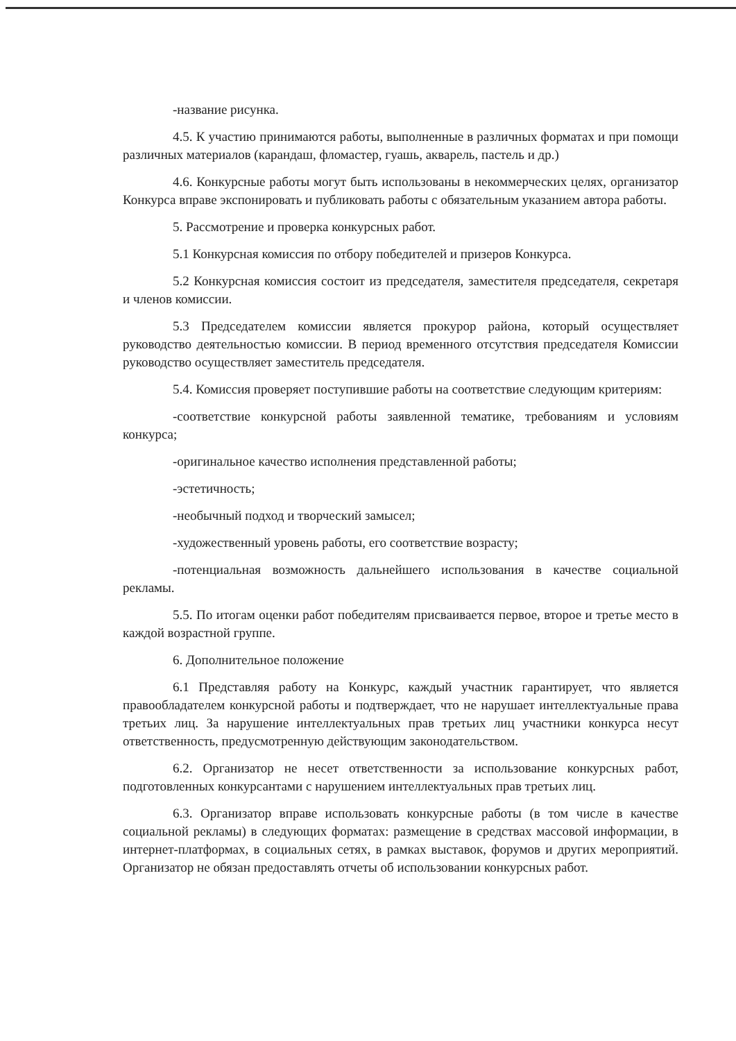-название рисунка.
4.5. К участию принимаются работы, выполненные в различных форматах и при помощи различных материалов (карандаш, фломастер, гуашь, акварель, пастель и др.)
4.6. Конкурсные работы могут быть использованы в некоммерческих целях, организатор Конкурса вправе экспонировать и публиковать работы с обязательным указанием автора работы.
5. Рассмотрение и проверка конкурсных работ.
5.1 Конкурсная комиссия по отбору победителей и призеров Конкурса.
5.2 Конкурсная комиссия состоит из председателя, заместителя председателя, секретаря и членов комиссии.
5.3 Председателем комиссии является прокурор района, который осуществляет руководство деятельностью комиссии. В период временного отсутствия председателя Комиссии руководство осуществляет заместитель председателя.
5.4. Комиссия проверяет поступившие работы на соответствие следующим критериям:
-соответствие конкурсной работы заявленной тематике, требованиям и условиям конкурса;
-оригинальное качество исполнения представленной работы;
-эстетичность;
-необычный подход и творческий замысел;
-художественный уровень работы, его соответствие возрасту;
-потенциальная возможность дальнейшего использования в качестве социальной рекламы.
5.5. По итогам оценки работ победителям присваивается первое, второе и третье место в каждой возрастной группе.
6. Дополнительное положение
6.1 Представляя работу на Конкурс, каждый участник гарантирует, что является правообладателем конкурсной работы и подтверждает, что не нарушает интеллектуальные права третьих лиц. За нарушение интеллектуальных прав третьих лиц участники конкурса несут ответственность, предусмотренную действующим законодательством.
6.2. Организатор не несет ответственности за использование конкурсных работ, подготовленных конкурсантами с нарушением интеллектуальных прав третьих лиц.
6.3. Организатор вправе использовать конкурсные работы (в том числе в качестве социальной рекламы) в следующих форматах: размещение в средствах массовой информации, в интернет-платформах, в социальных сетях, в рамках выставок, форумов и других мероприятий. Организатор не обязан предоставлять отчеты об использовании конкурсных работ.